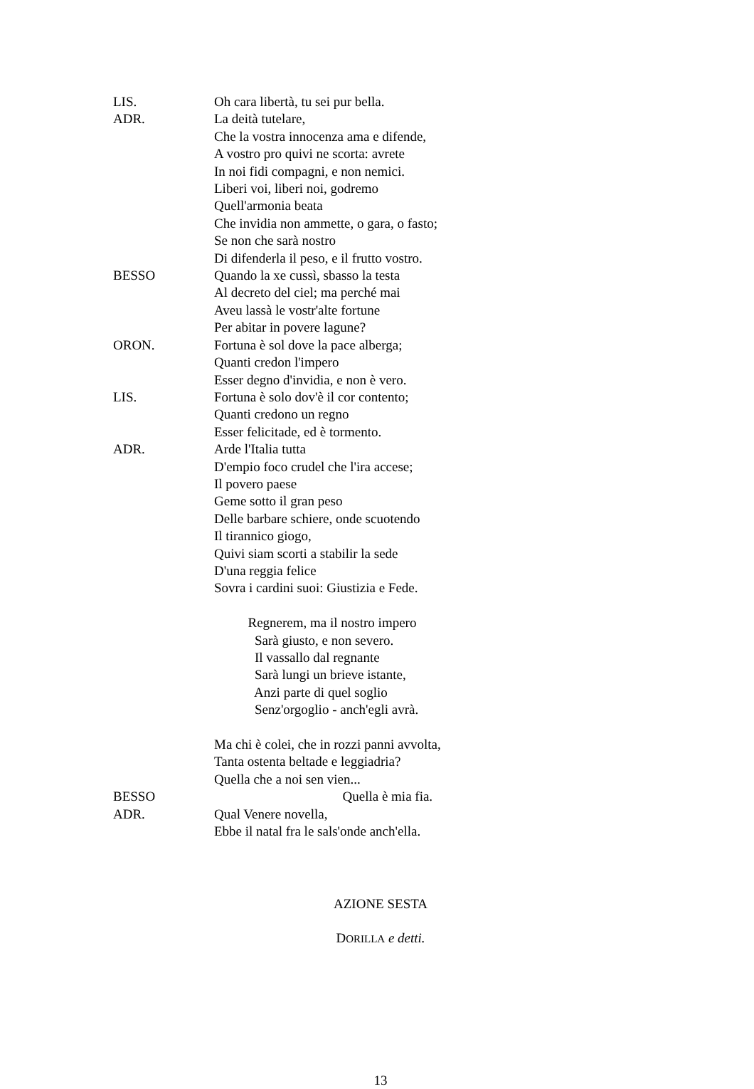LIS. Oh cara libertà, tu sei pur bella.
ADR. La deità tutelare, Che la vostra innocenza ama e difende, A vostro pro quivi ne scorta: avrete In noi fidi compagni, e non nemici. Liberi voi, liberi noi, godremo Quell'armonia beata Che invidia non ammette, o gara, o fasto; Se non che sarà nostro Di difenderla il peso, e il frutto vostro.
BESSO Quando la xe cussì, sbasso la testa Al decreto del ciel; ma perché mai Aveu lassà le vostr'alte fortune Per abitar in povere lagune?
ORON. Fortuna è sol dove la pace alberga; Quanti credon l'impero Esser degno d'invidia, e non è vero.
LIS. Fortuna è solo dov'è il cor contento; Quanti credono un regno Esser felicitade, ed è tormento.
ADR. Arde l'Italia tutta D'empio foco crudel che l'ira accese; Il povero paese Geme sotto il gran peso Delle barbare schiere, onde scuotendo Il tirannico giogo, Quivi siam scorti a stabilir la sede D'una reggia felice Sovra i cardini suoi: Giustizia e Fede. Regnerem, ma il nostro impero Sarà giusto, e non severo. Il vassallo dal regnante Sarà lungi un brieve istante, Anzi parte di quel soglio Senz'orgoglio - anch'egli avrà. Ma chi è colei, che in rozzi panni avvolta, Tanta ostenta beltade e leggiadria? Quella che a noi sen vien...
BESSO Quella è mia fia.
ADR. Qual Venere novella, Ebbe il natal fra le sals'onde anch'ella.
AZIONE SESTA
DORILLA e detti.
13